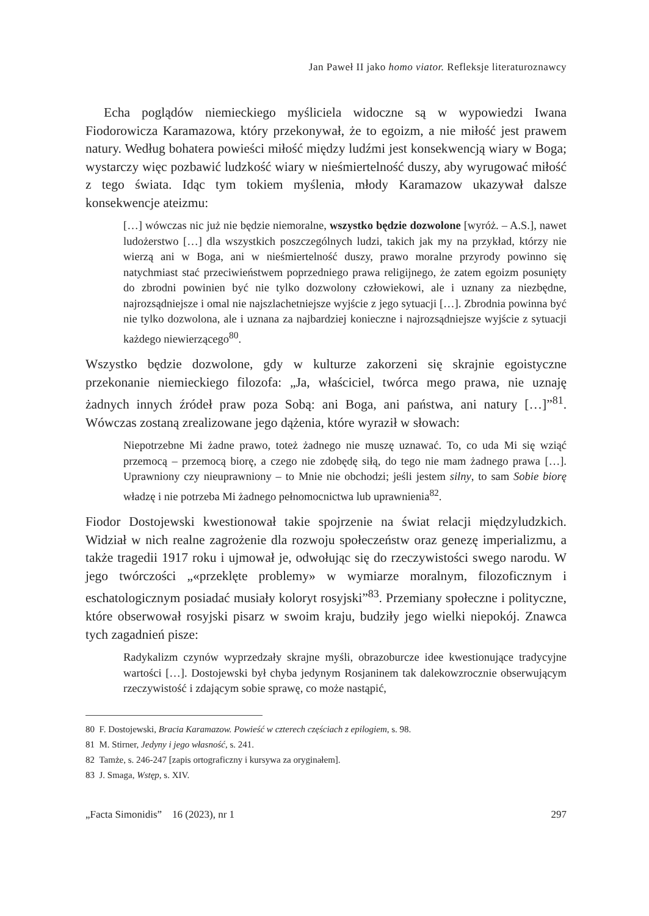Jan Paweł II jako homo viator. Refleksje literaturoznawcy
Echa poglądów niemieckiego myśliciela widoczne są w wypowiedzi Iwana Fiodorowicza Karamazowa, który przekonywał, że to egoizm, a nie miłość jest prawem natury. Według bohatera powieści miłość między ludźmi jest konsekwencją wiary w Boga; wystarczy więc pozbawić ludzkość wiary w nieśmiertelność duszy, aby wyrugować miłość z tego świata. Idąc tym tokiem myślenia, młody Karamazow ukazywał dalsze konsekwencje ateizmu:
[…] wówczas nic już nie będzie niemoralne, wszystko będzie dozwolone [wyróż. – A.S.], nawet ludożerstwo […] dla wszystkich poszczególnych ludzi, takich jak my na przykład, którzy nie wierzą ani w Boga, ani w nieśmiertelność duszy, prawo moralne przyrody powinno się natychmiast stać przeciwieństwem poprzedniego prawa religijnego, że zatem egoizm posunięty do zbrodni powinien być nie tylko dozwolony człowiekowi, ale i uznany za niezbędne, najrozsądniejsze i omal nie najszlachetniejsze wyjście z jego sytuacji […]. Zbrodnia powinna być nie tylko dozwolona, ale i uznana za najbardziej konieczne i najrozsądniejsze wyjście z sytuacji każdego niewierzącego<sup>80</sup>.
Wszystko będzie dozwolone, gdy w kulturze zakorzeni się skrajnie egoistyczne przekonanie niemieckiego filozofa: „Ja, właściciel, twórca mego prawa, nie uznaję żadnych innych źródeł praw poza Sobą: ani Boga, ani państwa, ani natury […]”<sup>81</sup>. Wówczas zostaną zrealizowane jego dążenia, które wyraził w słowach:
Niepotrzebne Mi żadne prawo, toteż żadnego nie muszę uznawać. To, co uda Mi się wziąć przemocą – przemocą biorę, a czego nie zdobędę siłą, do tego nie mam żadnego prawa […]. Uprawniony czy nieuprawniony – to Mnie nie obchodzi; jeśli jestem silny, to sam Sobie biorę władzę i nie potrzeba Mi żadnego pełnomocnictwa lub uprawnienia<sup>82</sup>.
Fiodor Dostojewski kwestionował takie spojrzenie na świat relacji międzyludzkich. Widział w nich realne zagrożenie dla rozwoju społeczeństw oraz genezę imperializmu, a także tragedii 1917 roku i ujmował je, odwołując się do rzeczywistości swego narodu. W jego twórczości „«przeklęte problemy» w wymiarze moralnym, filozoficznym i eschatologicznym posiadać musiały koloryt rosyjski”<sup>83</sup>. Przemiany społeczne i polityczne, które obserwował rosyjski pisarz w swoim kraju, budziły jego wielki niepokój. Znawca tych zagadnień pisze:
Radykalizm czynów wyprzedzały skrajne myśli, obrazoburcze idee kwestionujące tradycyjne wartości […]. Dostojewski był chyba jedynym Rosjaninem tak dalekowzrocznie obserwującym rzeczywistość i zdającym sobie sprawę, co może nastąpić,
80 F. Dostojewski, Bracia Karamazow. Powieść w czterech częściach z epilogiem, s. 98.
81 M. Stirner, Jedyny i jego własność, s. 241.
82 Tamże, s. 246-247 [zapis ortograficzny i kursywa za oryginałem].
83 J. Smaga, Wstęp, s. XIV.
„Facta Simonidis” 16 (2023), nr 1 297